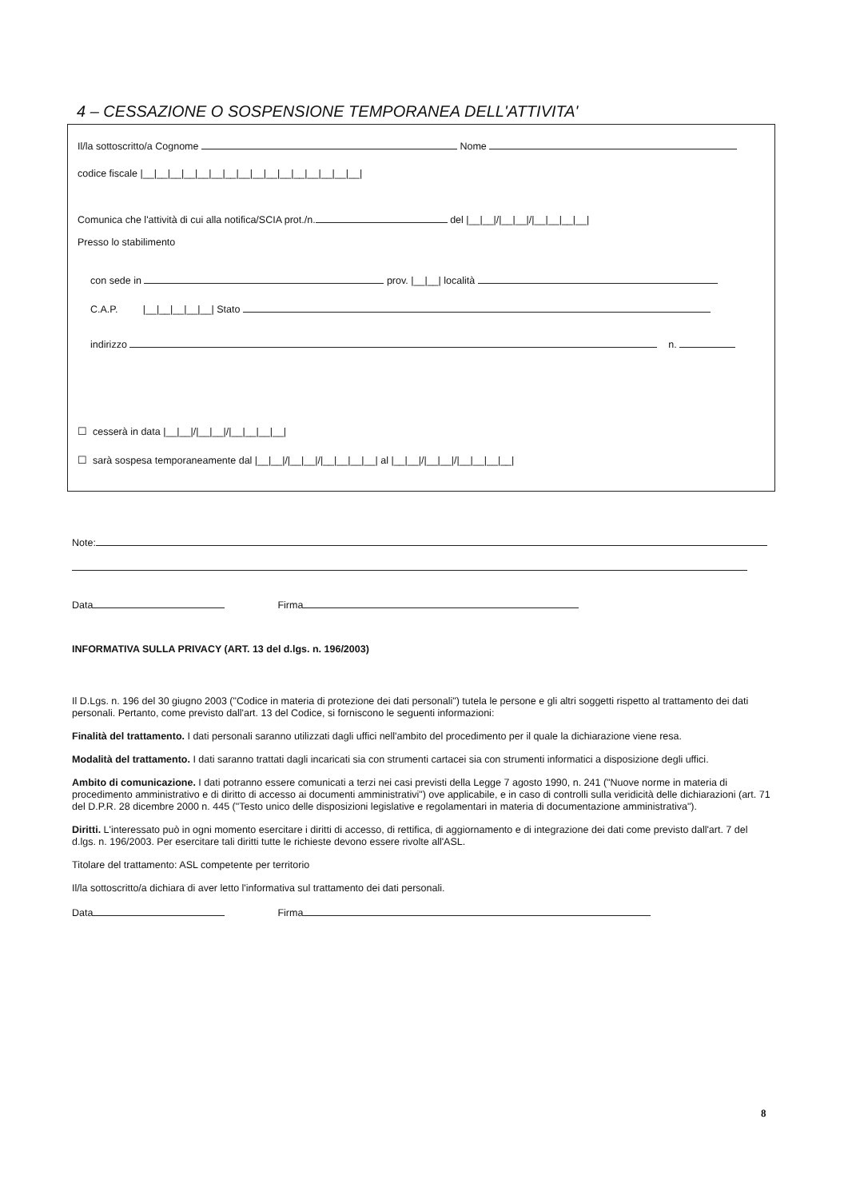4 – CESSAZIONE O SOSPENSIONE TEMPORANEA DELL'ATTIVITA'
Il/la sottoscritto/a Cognome Nome codice fiscale |__|__|__|__|__|__|__|__|__|__|__|__|__|__|__|__|
Comunica che l'attività di cui alla notifica/SCIA prot./n. del |__|__|/|__|__|/|__|__|__|__|
Presso lo stabilimento
con sede in prov. |__|__| località
C.A.P. |__|__|__|__|__| Stato indirizzo n.
☐ cesserà in data |__|__|/|__|__|/|__|__|__|__| ☐ sarà sospesa temporaneamente dal |__|__|/|__|__|/|__|__|__|__| al |__|__|/|__|__|/|__|__|__|__|
Note:
Data Firma
INFORMATIVA SULLA PRIVACY (ART. 13 del d.lgs. n. 196/2003)
Il D.Lgs. n. 196 del 30 giugno 2003 ("Codice in materia di protezione dei dati personali") tutela le persone e gli altri soggetti rispetto al trattamento dei dati personali. Pertanto, come previsto dall'art. 13 del Codice, si forniscono le seguenti informazioni:
Finalità del trattamento. I dati personali saranno utilizzati dagli uffici nell'ambito del procedimento per il quale la dichiarazione viene resa.
Modalità del trattamento. I dati saranno trattati dagli incaricati sia con strumenti cartacei sia con strumenti informatici a disposizione degli uffici.
Ambito di comunicazione. I dati potranno essere comunicati a terzi nei casi previsti della Legge 7 agosto 1990, n. 241 ("Nuove norme in materia di procedimento amministrativo e di diritto di accesso ai documenti amministrativi") ove applicabile, e in caso di controlli sulla veridicità delle dichiarazioni (art. 71 del D.P.R. 28 dicembre 2000 n. 445 ("Testo unico delle disposizioni legislative e regolamentari in materia di documentazione amministrativa").
Diritti. L'interessato può in ogni momento esercitare i diritti di accesso, di rettifica, di aggiornamento e di integrazione dei dati come previsto dall'art. 7 del d.lgs. n. 196/2003. Per esercitare tali diritti tutte le richieste devono essere rivolte all'ASL.
Titolare del trattamento: ASL competente per territorio
Il/la sottoscritto/a dichiara di aver letto l'informativa sul trattamento dei dati personali.
Data Firma
8